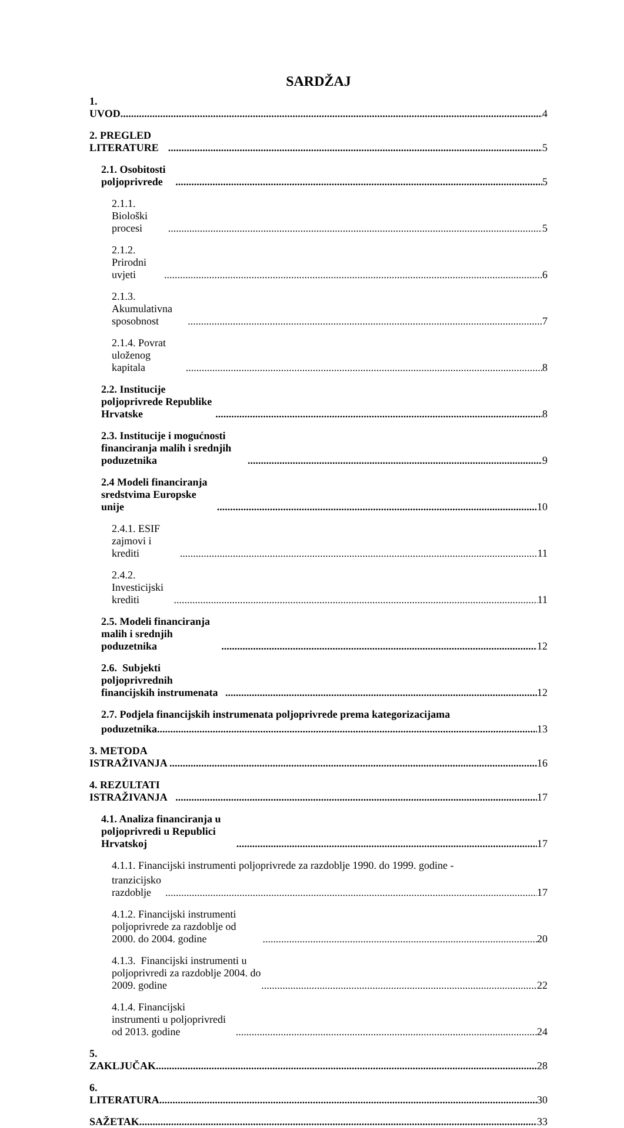SARDŽAJ
1. UVOD 4
2. PREGLED LITERATURE 5
2.1. Osobitosti poljoprivrede 5
2.1.1. Biološki procesi 5
2.1.2. Prirodni uvjeti 6
2.1.3. Akumulativna sposobnost 7
2.1.4. Povrat uloženog kapitala 8
2.2. Institucije poljoprivrede Republike Hrvatske 8
2.3. Institucije i mogućnosti financiranja malih i srednjih poduzetnika 9
2.4 Modeli financiranja sredstvima Europske unije 10
2.4.1. ESIF zajmovi i krediti 11
2.4.2. Investicijski krediti 11
2.5. Modeli financiranja malih i srednjih poduzetnika 12
2.6. Subjekti poljoprivrednih financijskih instrumenata 12
2.7. Podjela financijskih instrumenata poljoprivrede prema kategorizacijama
poduzetnika 13
3. METODA ISTRAŽIVANJA 16
4. REZULTATI ISTRAŽIVANJA 17
4.1. Analiza financiranja u poljoprivredi u Republici Hrvatskoj 17
4.1.1. Financijski instrumenti poljoprivrede za razdoblje 1990. do 1999. godine -
tranzicijsko razdoblje 17
4.1.2. Financijski instrumenti poljoprivrede za razdoblje od 2000. do 2004. godine 20
4.1.3. Financijski instrumenti u poljoprivredi za razdoblje 2004. do 2009. godine 22
4.1.4. Financijski instrumenti u poljoprivredi od 2013. godine 24
5. ZAKLJUČAK 28
6. LITERATURA 30
SAŽETAK 33